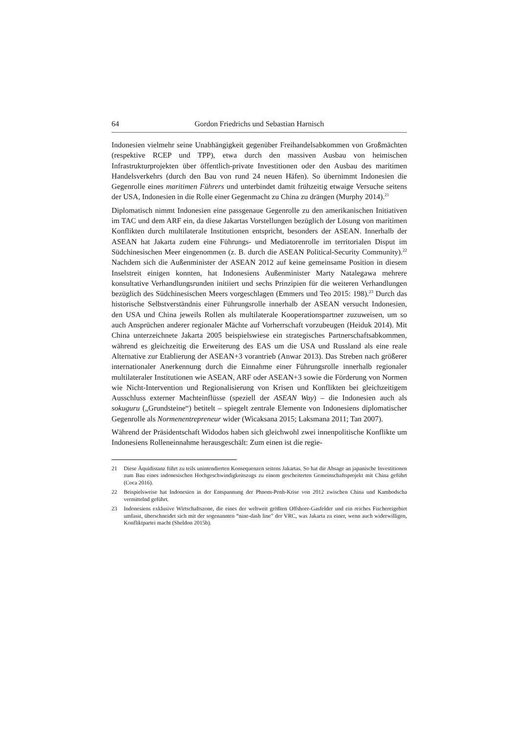64 Gordon Friedrichs und Sebastian Harnisch
Indonesien vielmehr seine Unabhängigkeit gegenüber Freihandelsabkommen von Großmächten (respektive RCEP und TPP), etwa durch den massiven Ausbau von heimischen Infrastrukturprojekten über öffentlich-private Investitionen oder den Ausbau des maritimen Handelsverkehrs (durch den Bau von rund 24 neuen Häfen). So übernimmt Indonesien die Gegenrolle eines maritimen Führers und unterbindet damit frühzeitig etwaige Versuche seitens der USA, Indonesien in die Rolle einer Gegenmacht zu China zu drängen (Murphy 2014).<sup>21</sup>
Diplomatisch nimmt Indonesien eine passgenaue Gegenrolle zu den amerikanischen Initiativen im TAC und dem ARF ein, da diese Jakartas Vorstellungen bezüglich der Lösung von maritimen Konflikten durch multilaterale Institutionen entspricht, besonders der ASEAN. Innerhalb der ASEAN hat Jakarta zudem eine Führungs- und Mediatorenrolle im territorialen Disput im Südchinesischen Meer eingenommen (z. B. durch die ASEAN Political-Security Community).<sup>22</sup> Nachdem sich die Außenminister der ASEAN 2012 auf keine gemeinsame Position in diesem Inselstreit einigen konnten, hat Indonesiens Außenminister Marty Natalegawa mehrere konsultative Verhandlungsrunden initiiert und sechs Prinzipien für die weiteren Verhandlungen bezüglich des Südchinesischen Meers vorgeschlagen (Emmers und Teo 2015: 198).<sup>23</sup> Durch das historische Selbstverständnis einer Führungsrolle innerhalb der ASEAN versucht Indonesien, den USA und China jeweils Rollen als multilaterale Kooperationspartner zuzuweisen, um so auch Ansprüchen anderer regionaler Mächte auf Vorherrschaft vorzubeugen (Heiduk 2014). Mit China unterzeichnete Jakarta 2005 beispielswiese ein strategisches Partnerschaftsabkommen, während es gleichzeitig die Erweiterung des EAS um die USA und Russland als eine reale Alternative zur Etablierung der ASEAN+3 vorantrieb (Anwar 2013). Das Streben nach größerer internationaler Anerkennung durch die Einnahme einer Führungsrolle innerhalb regionaler multilateraler Institutionen wie ASEAN, ARF oder ASEAN+3 sowie die Förderung von Normen wie Nicht-Intervention und Regionalisierung von Krisen und Konflikten bei gleichzeitigem Ausschluss externer Machteinflüsse (speziell der ASEAN Way) – die Indonesien auch als sokuguru („Grundsteine“) betitelt – spiegelt zentrale Elemente von Indonesiens diplomatischer Gegenrolle als Normenentrepreneur wider (Wicaksana 2015; Laksmana 2011; Tan 2007).
Während der Präsidentschaft Widodos haben sich gleichwohl zwei innenpolitische Konflikte um Indonesiens Rolleneinnahme herausgeschält: Zum einen ist die regie-
21 Diese Äquidistanz führt zu teils unintendierten Konsequenzen seitens Jakartas. So hat die Absage an japanische Investitionen zum Bau eines indonesischen Hochgeschwindigkeitszugs zu einem gescheiterten Gemeinschaftsprojekt mit China geführt (Coca 2016).
22 Beispielsweise hat Indonesien in der Entspannung der Phnom-Penh-Krise von 2012 zwischen China und Kambodscha vermittelnd geführt.
23 Indonesiens exklusive Wirtschaftszone, die eines der weltweit größten Offshore-Gasfelder und ein reiches Fischereigebiet umfasst, überschneidet sich mit der sogenannten “nine-dash line” der VRC, was Jakarta zu einer, wenn auch widerwilligen, Konfliktpartei macht (Sheldon 2015b).